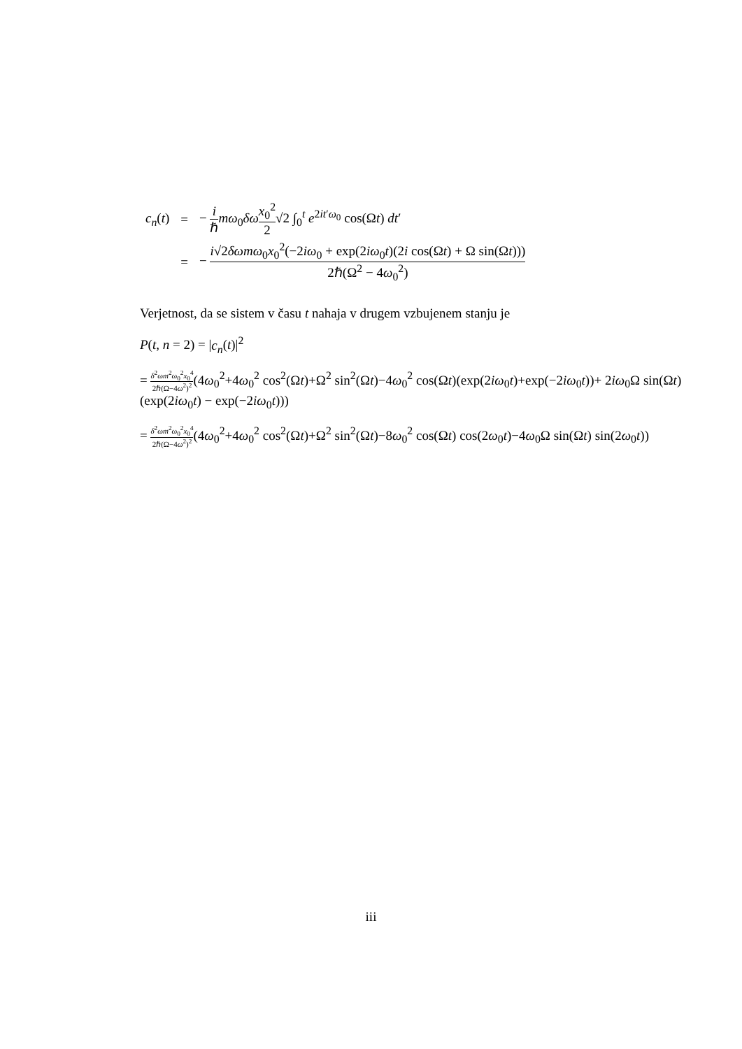| c<sub>n</sub> ( t ) | = | − i ℏ mω<sub>0</sub> δω x<sub>0</sub><sup>2</sup> 2 √2 ∫<sub>0</sub><sup>t</sup> e<sup>2it′ω<sub>0</sub></sup> cos(Ω t ) dt ′ |
| | = | − i √2 δωmω<sub>0</sub> x<sub>0</sub><sup>2</sup>(−2 iω<sub>0</sub> + exp(2 iω<sub>0</sub> t )(2 i cos(Ω t ) + Ω sin(Ω t ))) 2ℏ(Ω<sup>2</sup> − 4 ω<sub>0</sub><sup>2</sup>) |
Verjetnost, da se sistem v času t nahaja v drugem vzbujenem stanju je
P(t, n = 2) = |c<sub>n</sub>(t)|<sup>2</sup>
= δ<sup>2</sup>ωm<sup>2</sup>ω<sub>0</sub><sup>2</sup>x<sub>0</sub><sup>4</sup> 2ℏ(Ω−4ω<sup>2</sup>)<sup>2</sup>(4ω<sub>0</sub><sup>2</sup>+4ω<sub>0</sub><sup>2</sup> cos<sup>2</sup>(Ωt)+Ω<sup>2</sup> sin<sup>2</sup>(Ωt)−4ω<sub>0</sub><sup>2</sup> cos(Ωt)(exp(2iω<sub>0</sub>t)+exp(−2iω<sub>0</sub>t))+ 2iω<sub>0</sub>Ω sin(Ωt)(exp(2iω<sub>0</sub>t) − exp(−2iω<sub>0</sub>t)))
= δ<sup>2</sup>ωm<sup>2</sup>ω<sub>0</sub><sup>2</sup>x<sub>0</sub><sup>4</sup> 2ℏ(Ω−4ω<sup>2</sup>)<sup>2</sup>(4ω<sub>0</sub><sup>2</sup>+4ω<sub>0</sub><sup>2</sup> cos<sup>2</sup>(Ωt)+Ω<sup>2</sup> sin<sup>2</sup>(Ωt)−8ω<sub>0</sub><sup>2</sup> cos(Ωt) cos(2ω<sub>0</sub>t)−4ω<sub>0</sub>Ω sin(Ωt) sin(2ω<sub>0</sub>t))
iii